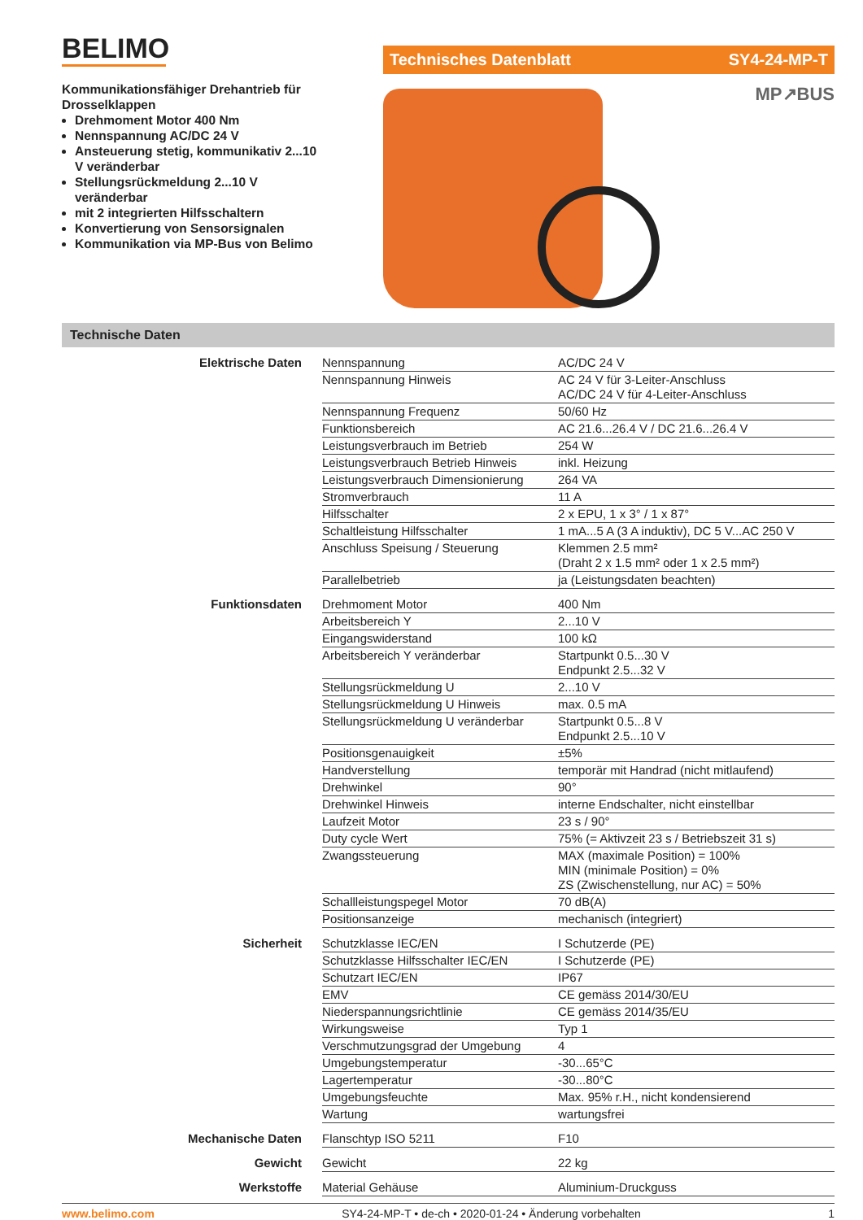BELIMO
Kommunikationsfähiger Drehantrieb für Drosselklappen
Drehmoment Motor 400 Nm
Nennspannung AC/DC 24 V
Ansteuerung stetig, kommunikativ 2...10 V veränderbar
Stellungsrückmeldung 2...10 V veränderbar
mit 2 integrierten Hilfsschaltern
Konvertierung von Sensorsignalen
Kommunikation via MP-Bus von Belimo
Technisches Datenblatt SY4-24-MP-T
MP↗BUS
Technische Daten
| Elektrische Daten | Nennspannung | AC/DC 24 V |
| | Nennspannung Hinweis | AC 24 V für 3-Leiter-Anschluss AC/DC 24 V für 4-Leiter-Anschluss |
| | Nennspannung Frequenz | 50/60 Hz |
| | Funktionsbereich | AC 21.6...26.4 V / DC 21.6...26.4 V |
| | Leistungsverbrauch im Betrieb | 254 W |
| | Leistungsverbrauch Betrieb Hinweis | inkl. Heizung |
| | Leistungsverbrauch Dimensionierung | 264 VA |
| | Stromverbrauch | 11 A |
| | Hilfsschalter | 2 x EPU, 1 x 3° / 1 x 87° |
| | Schaltleistung Hilfsschalter | 1 mA...5 A (3 A induktiv), DC 5 V...AC 250 V |
| | Anschluss Speisung / Steuerung | Klemmen 2.5 mm² (Draht 2 x 1.5 mm² oder 1 x 2.5 mm²) |
| | Parallelbetrieb | ja (Leistungsdaten beachten) |
| Funktionsdaten | Drehmoment Motor | 400 Nm |
| | Arbeitsbereich Y | 2...10 V |
| | Eingangswiderstand | 100 kΩ |
| | Arbeitsbereich Y veränderbar | Startpunkt 0.5...30 V Endpunkt 2.5...32 V |
| | Stellungsrückmeldung U | 2...10 V |
| | Stellungsrückmeldung U Hinweis | max. 0.5 mA |
| | Stellungsrückmeldung U veränderbar | Startpunkt 0.5...8 V Endpunkt 2.5...10 V |
| | Positionsgenauigkeit | ±5% |
| | Handverstellung | temporär mit Handrad (nicht mitlaufend) |
| | Drehwinkel | 90° |
| | Drehwinkel Hinweis | interne Endschalter, nicht einstellbar |
| | Laufzeit Motor | 23 s / 90° |
| | Duty cycle Wert | 75% (= Aktivzeit 23 s / Betriebszeit 31 s) |
| | Zwangssteuerung | MAX (maximale Position) = 100% MIN (minimale Position) = 0% ZS (Zwischenstellung, nur AC) = 50% |
| | Schallleistungspegel Motor | 70 dB(A) |
| | Positionsanzeige | mechanisch (integriert) |
| Sicherheit | Schutzklasse IEC/EN | I Schutzerde (PE) |
| | Schutzklasse Hilfsschalter IEC/EN | I Schutzerde (PE) |
| | Schutzart IEC/EN | IP67 |
| | EMV | CE gemäss 2014/30/EU |
| | Niederspannungsrichtlinie | CE gemäss 2014/35/EU |
| | Wirkungsweise | Typ 1 |
| | Verschmutzungsgrad der Umgebung | 4 |
| | Umgebungstemperatur | -30...65°C |
| | Lagertemperatur | -30...80°C |
| | Umgebungsfeuchte | Max. 95% r.H., nicht kondensierend |
| | Wartung | wartungsfrei |
| Mechanische Daten | Flanschtyp ISO 5211 | F10 |
| Gewicht | Gewicht | 22 kg |
| Werkstoffe | Material Gehäuse | Aluminium-Druckguss |
www.belimo.com SY4-24-MP-T • de-ch • 2020-01-24 • Änderung vorbehalten 1